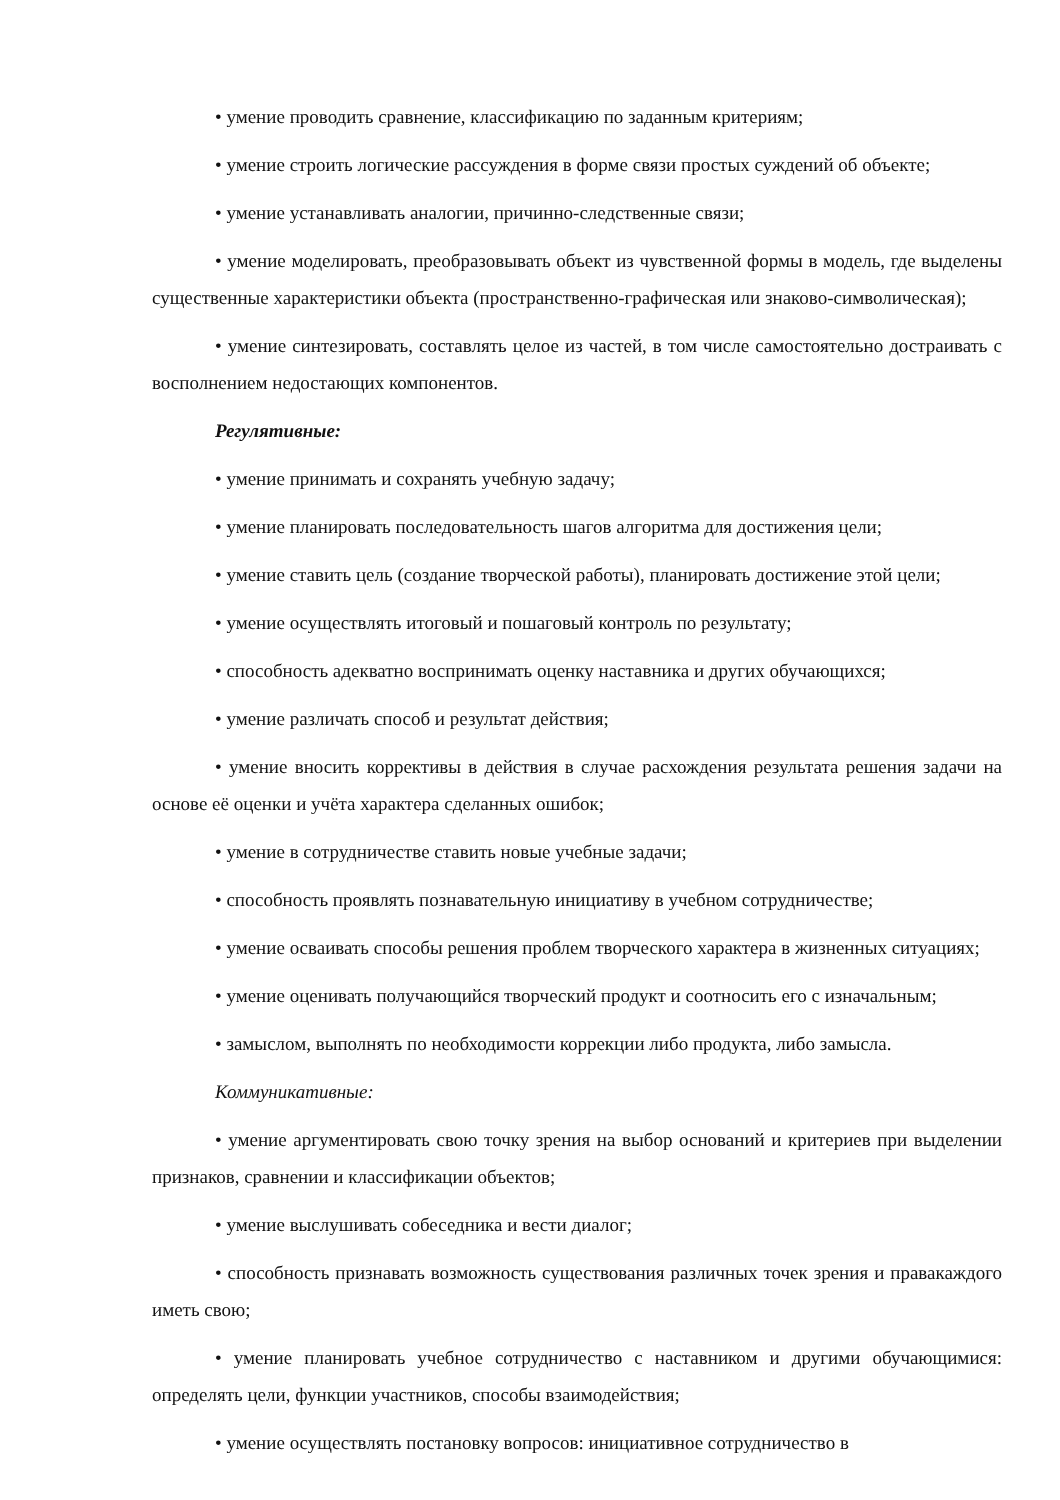• умение проводить сравнение, классификацию по заданным критериям;
• умение строить логические рассуждения в форме связи простых суждений об объекте;
• умение устанавливать аналогии, причинно-следственные связи;
• умение моделировать, преобразовывать объект из чувственной формы в модель, где выделены существенные характеристики объекта (пространственно-графическая или знаково-символическая);
• умение синтезировать, составлять целое из частей, в том числе самостоятельно достраивать с восполнением недостающих компонентов.
Регулятивные:
• умение принимать и сохранять учебную задачу;
• умение планировать последовательность шагов алгоритма для достижения цели;
• умение ставить цель (создание творческой работы), планировать достижение этой цели;
• умение осуществлять итоговый и пошаговый контроль по результату;
• способность адекватно воспринимать оценку наставника и других обучающихся;
• умение различать способ и результат действия;
• умение вносить коррективы в действия в случае расхождения результата решения задачи на основе её оценки и учёта характера сделанных ошибок;
• умение в сотрудничестве ставить новые учебные задачи;
• способность проявлять познавательную инициативу в учебном сотрудничестве;
• умение осваивать способы решения проблем творческого характера в жизненных ситуациях;
• умение оценивать получающийся творческий продукт и соотносить его с изначальным;
• замыслом, выполнять по необходимости коррекции либо продукта, либо замысла.
Коммуникативные:
• умение аргументировать свою точку зрения на выбор оснований и критериев при выделении признаков, сравнении и классификации объектов;
• умение выслушивать собеседника и вести диалог;
• способность признавать возможность существования различных точек зрения и правакаждого иметь свою;
• умение планировать учебное сотрудничество с наставником и другими обучающимися: определять цели, функции участников, способы взаимодействия;
• умение осуществлять постановку вопросов: инициативное сотрудничество в